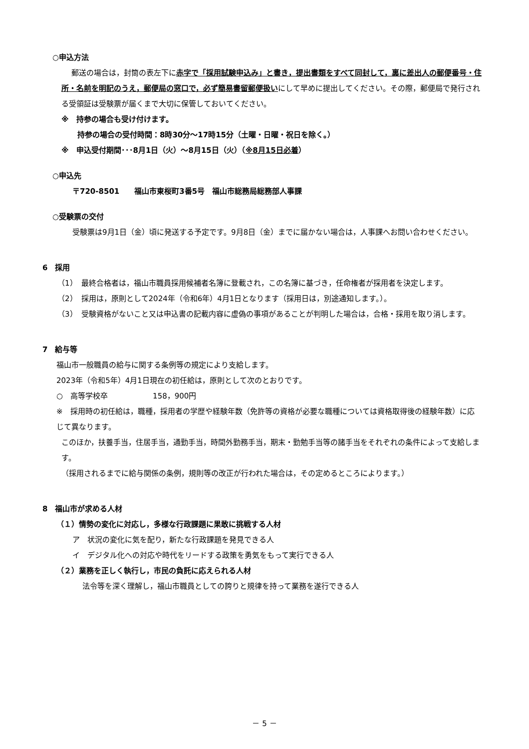○申込方法
郵送の場合は，封筒の表左下に赤字で「採用試験申込み」と書き，提出書類をすべて同封して，裏に差出人の郵便番号・住所・名前を明記のうえ，郵便局の窓口で，必ず簡易書留郵便扱いにして早めに提出してください。その際，郵便局で発行される受領証は受験票が届くまで大切に保管しておいてください。
※　持参の場合も受け付けます。
持参の場合の受付時間：8時30分～17時15分（土曜・日曜・祝日を除く。）
※　申込受付期間･･･8月1日（火）～8月15日（火）（※8月15日必着）
○申込先
〒720-8501　　福山市東桜町3番5号　福山市総務局総務部人事課
○受験票の交付
受験票は9月1日（金）頃に発送する予定です。9月8日（金）までに届かない場合は，人事課へお問い合わせください。
6　採用
（1）　最終合格者は，福山市職員採用候補者名簿に登載され，この名簿に基づき，任命権者が採用者を決定します。
（2）　採用は，原則として2024年（令和6年）4月1日となります（採用日は，別途通知します。）。
（3）　受験資格がないこと又は申込書の記載内容に虚偽の事項があることが判明した場合は，合格・採用を取り消します。
7　給与等
福山市一般職員の給与に関する条例等の規定により支給します。
2023年（令和5年）4月1日現在の初任給は，原則として次のとおりです。
○　高等学校卒　　　　　　158，900円
※　採用時の初任給は，職種，採用者の学歴や経験年数（免許等の資格が必要な職種については資格取得後の経験年数）に応じて異なります。
このほか，扶養手当，住居手当，通勤手当，時間外勤務手当，期末・勤勉手当等の諸手当をそれぞれの条件によって支給します。
（採用されるまでに給与関係の条例，規則等の改正が行われた場合は，その定めるところによります。）
8　福山市が求める人材
（１）情勢の変化に対応し，多様な行政課題に果敢に挑戦する人材
ア　状況の変化に気を配り，新たな行政課題を発見できる人
イ　デジタル化への対応や時代をリードする政策を勇気をもって実行できる人
（２）業務を正しく執行し，市民の負託に応えられる人材
法令等を深く理解し，福山市職員としての誇りと規律を持って業務を遂行できる人
－ 5 －